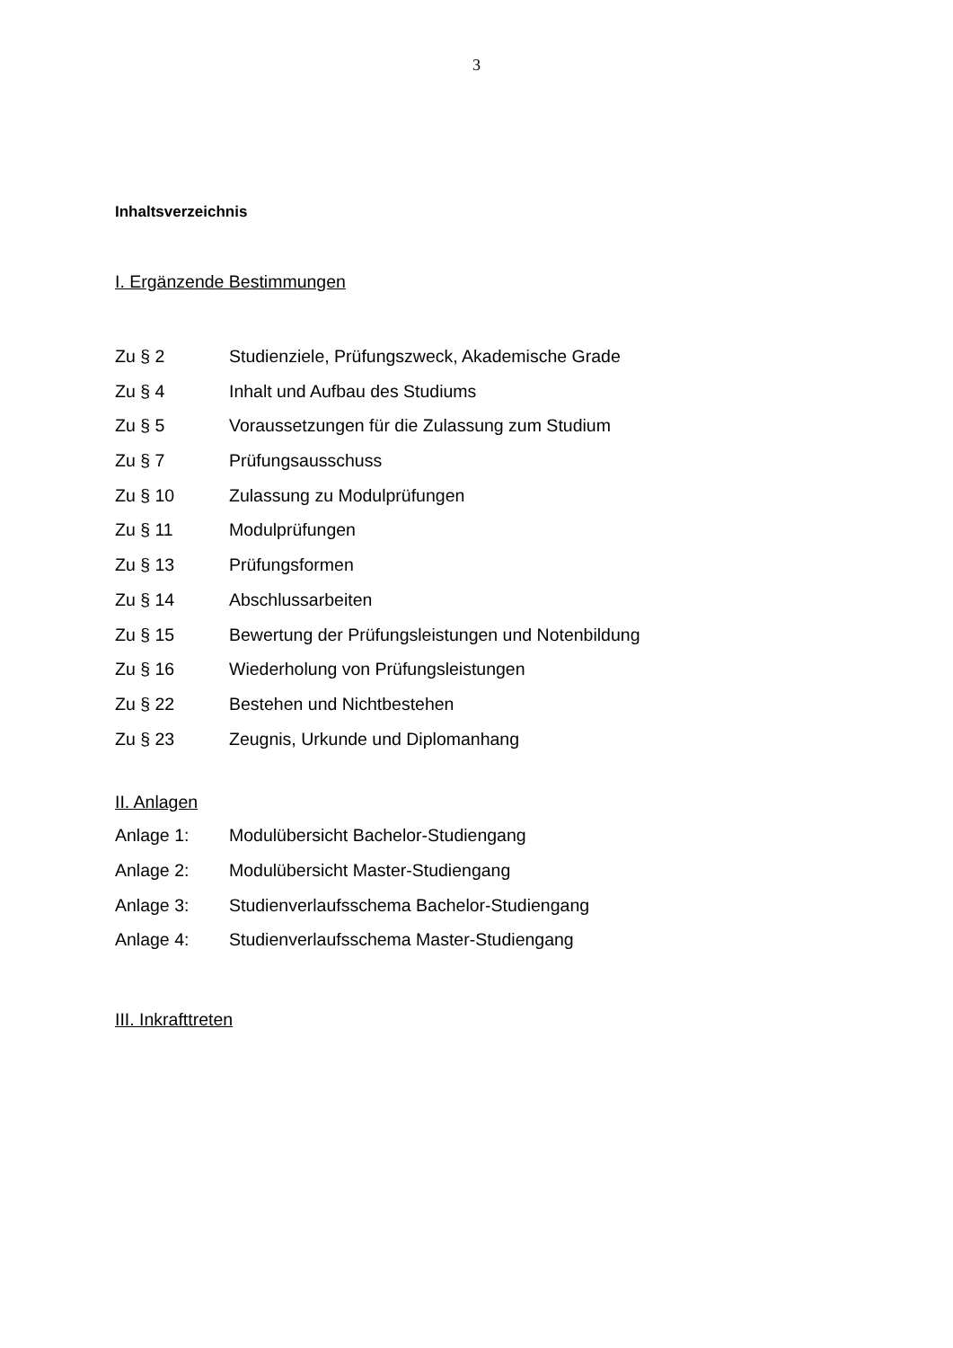3
Inhaltsverzeichnis
I. Ergänzende Bestimmungen
Zu § 2 Studienziele, Prüfungszweck, Akademische Grade
Zu § 4 Inhalt und Aufbau des Studiums
Zu § 5 Voraussetzungen für die Zulassung zum Studium
Zu § 7 Prüfungsausschuss
Zu § 10 Zulassung zu Modulprüfungen
Zu § 11 Modulprüfungen
Zu § 13 Prüfungsformen
Zu § 14 Abschlussarbeiten
Zu § 15 Bewertung der Prüfungsleistungen und Notenbildung
Zu § 16 Wiederholung von Prüfungsleistungen
Zu § 22 Bestehen und Nichtbestehen
Zu § 23 Zeugnis, Urkunde und Diplomanhang
II. Anlagen
Anlage 1: Modulübersicht Bachelor-Studiengang
Anlage 2: Modulübersicht Master-Studiengang
Anlage 3: Studienverlaufsschema Bachelor-Studiengang
Anlage 4: Studienverlaufsschema Master-Studiengang
III. Inkrafttreten